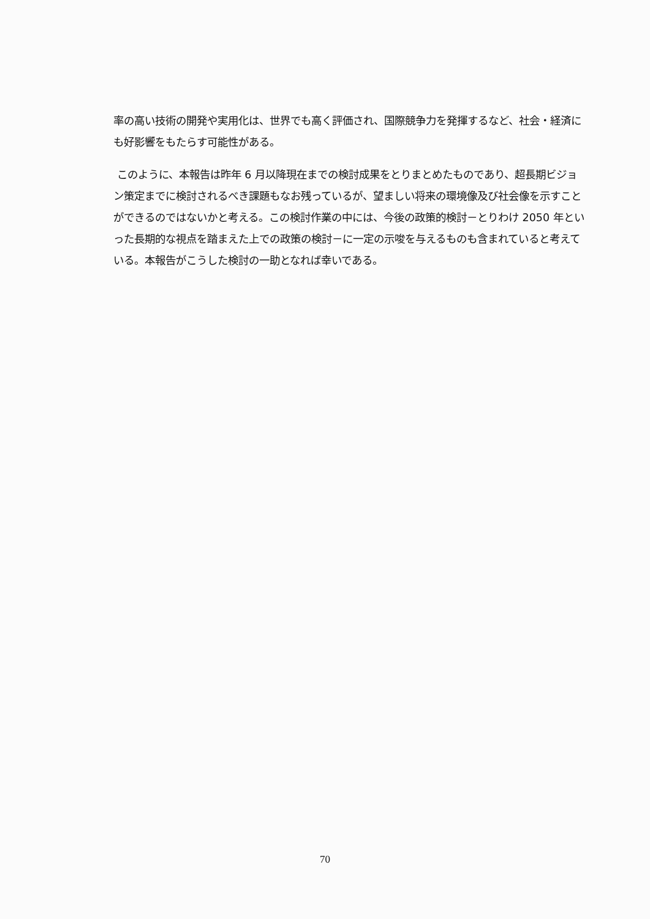率の高い技術の開発や実用化は、世界でも高く評価され、国際競争力を発揮するなど、社会・経済にも好影響をもたらす可能性がある。
このように、本報告は昨年 6 月以降現在までの検討成果をとりまとめたものであり、超長期ビジョン策定までに検討されるべき課題もなお残っているが、望ましい将来の環境像及び社会像を示すことができるのではないかと考える。この検討作業の中には、今後の政策的検討－とりわけ 2050 年といった長期的な視点を踏まえた上での政策の検討－に一定の示唆を与えるものも含まれていると考えている。本報告がこうした検討の一助となれば幸いである。
70